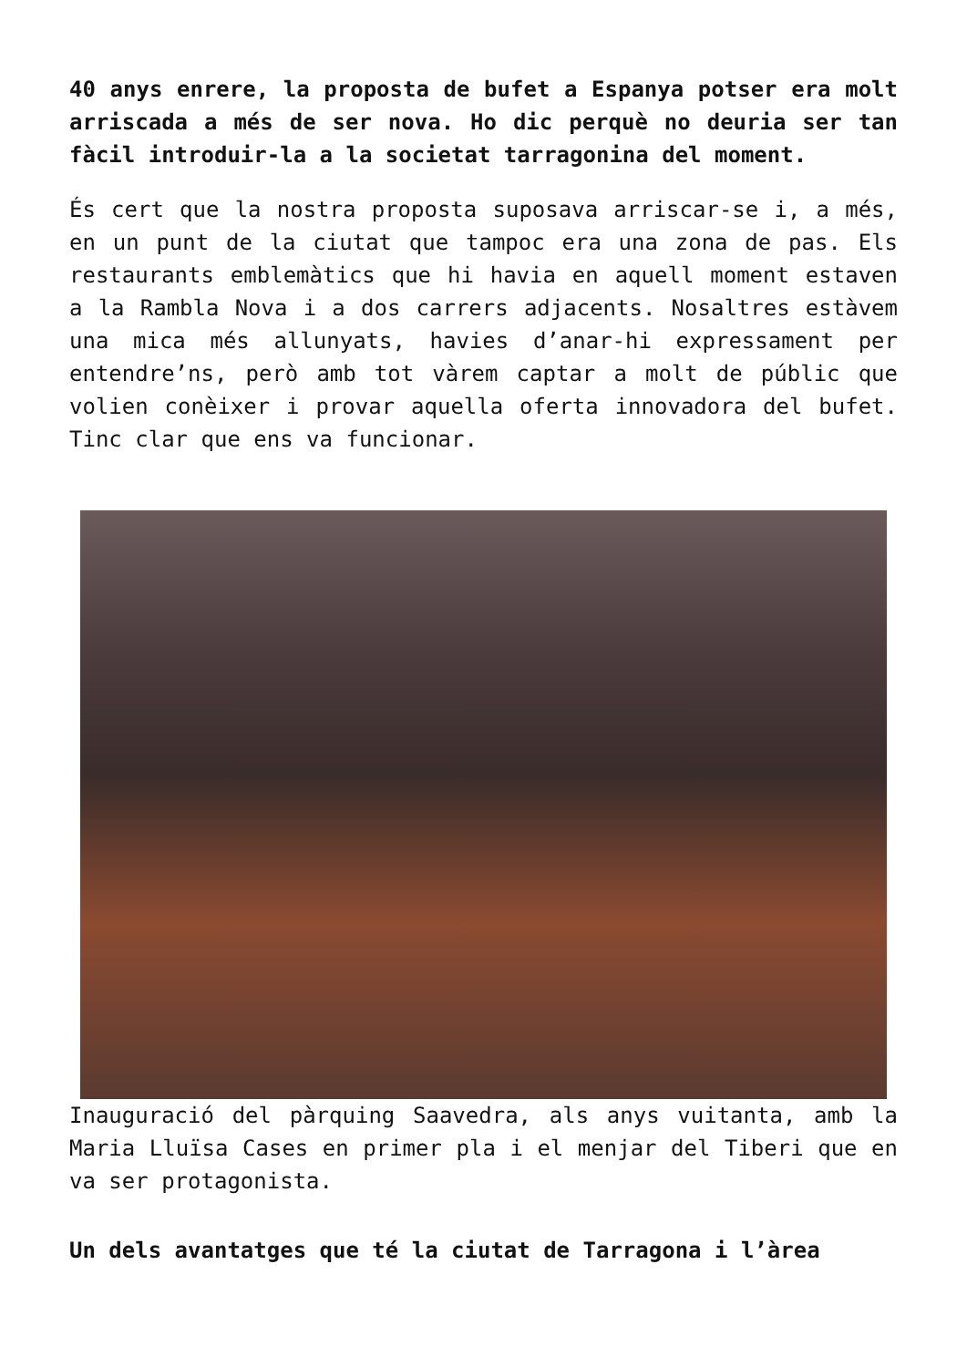40 anys enrere, la proposta de bufet a Espanya potser era molt arriscada a més de ser nova. Ho dic perquè no deuria ser tan fàcil introduir-la a la societat tarragonina del moment.
És cert que la nostra proposta suposava arriscar-se i, a més, en un punt de la ciutat que tampoc era una zona de pas. Els restaurants emblemàtics que hi havia en aquell moment estaven a la Rambla Nova i a dos carrers adjacents. Nosaltres estàvem una mica més allunyats, havies d’anar-hi expressament per entendre’ns, però amb tot vàrem captar a molt de públic que volien conèixer i provar aquella oferta innovadora del bufet. Tinc clar que ens va funcionar.
Inauguració del pàrquing Saavedra, als anys vuitanta, amb la Maria Lluïsa Cases en primer pla i el menjar del Tiberi que en va ser protagonista.
Un dels avantatges que té la ciutat de Tarragona i l’àrea